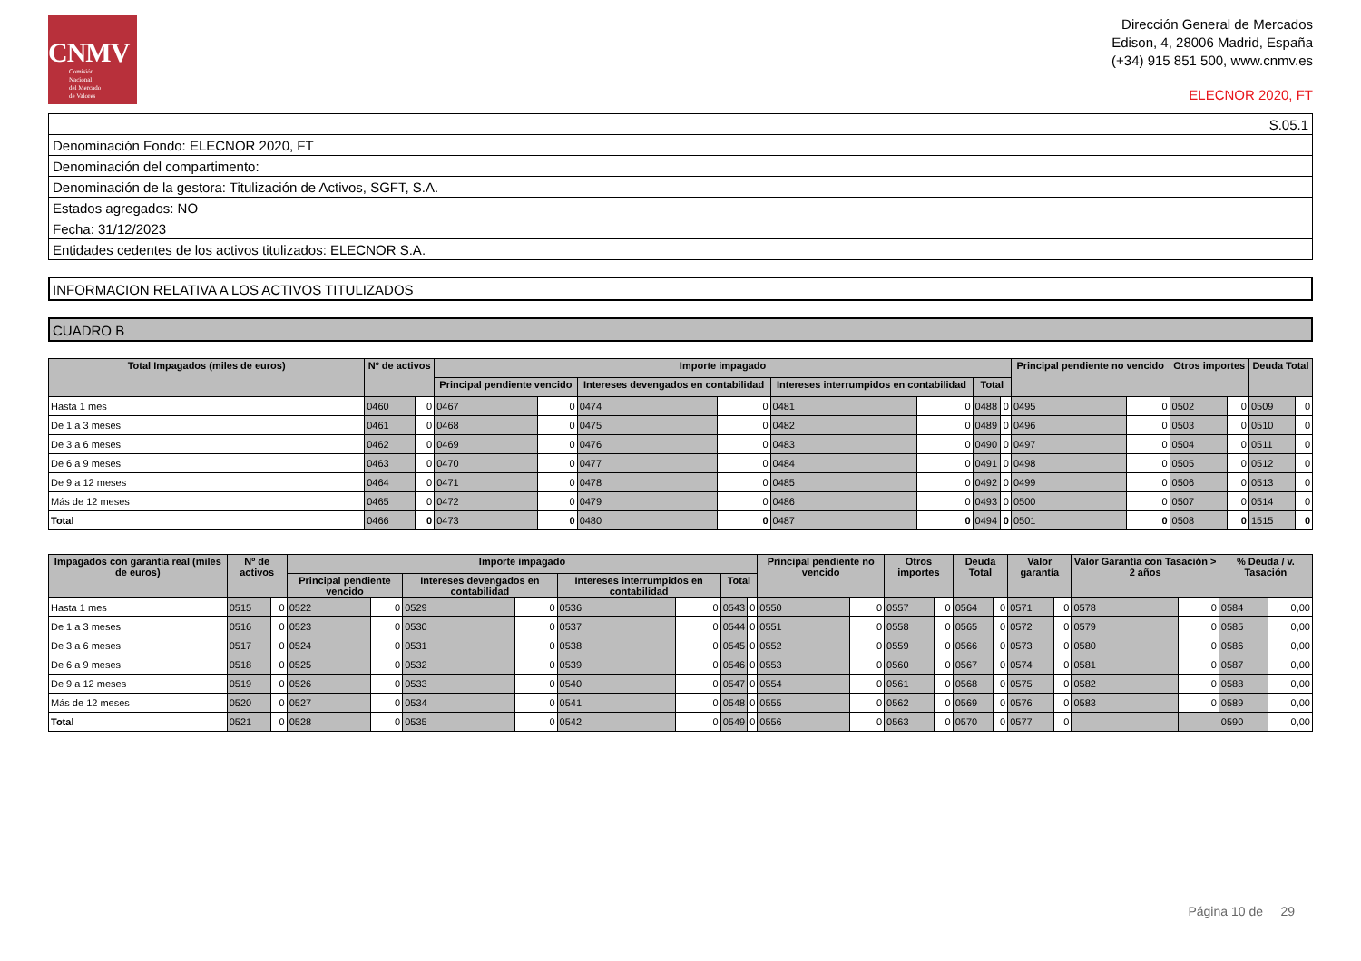CNMV
Comisión
Nacional
del Mercado
de Valores
Dirección General de Mercados
Edison, 4, 28006 Madrid, España
(+34) 915 851 500, www.cnmv.es
ELECNOR 2020, FT
| S.05.1 |
| Denominación Fondo: ELECNOR 2020, FT |
| Denominación del compartimento: |
| Denominación de la gestora: Titulización de Activos, SGFT, S.A. |
| Estados agregados: NO |
| Fecha: 31/12/2023 |
| Entidades cedentes de los activos titulizados: ELECNOR S.A. |
INFORMACION RELATIVA A LOS ACTIVOS TITULIZADOS
CUADRO B
| Total Impagados (miles de euros) | Nº de activos | | Importe impagado | | | | | | | | Principal pendiente no vencido | | Otros importes | | Deuda Total | |
| --- | --- | --- | --- | --- | --- | --- | --- | --- | --- | --- | --- | --- | --- | --- | --- | --- |
| | | | Principal pendiente vencido | | Intereses devengados en contabilidad | | Intereses interrumpidos en contabilidad | | Total | | | | | | | |
| Hasta 1 mes | 0460 | 0 | 0467 | 0 | 0474 | 0 | 0481 | 0 | 0488 | 0 | 0495 | 0 | 0502 | 0 | 0509 | 0 |
| De 1 a 3 meses | 0461 | 0 | 0468 | 0 | 0475 | 0 | 0482 | 0 | 0489 | 0 | 0496 | 0 | 0503 | 0 | 0510 | 0 |
| De 3 a 6 meses | 0462 | 0 | 0469 | 0 | 0476 | 0 | 0483 | 0 | 0490 | 0 | 0497 | 0 | 0504 | 0 | 0511 | 0 |
| De 6 a 9 meses | 0463 | 0 | 0470 | 0 | 0477 | 0 | 0484 | 0 | 0491 | 0 | 0498 | 0 | 0505 | 0 | 0512 | 0 |
| De 9 a 12 meses | 0464 | 0 | 0471 | 0 | 0478 | 0 | 0485 | 0 | 0492 | 0 | 0499 | 0 | 0506 | 0 | 0513 | 0 |
| Más de 12 meses | 0465 | 0 | 0472 | 0 | 0479 | 0 | 0486 | 0 | 0493 | 0 | 0500 | 0 | 0507 | 0 | 0514 | 0 |
| Total | 0466 | 0 | 0473 | 0 | 0480 | 0 | 0487 | 0 | 0494 | 0 | 0501 | 0 | 0508 | 0 | 1515 | 0 |
| Impagados con garantía real (miles de euros) | Nº de activos | | Importe impagado | | | | | | | | Principal pendiente no vencido | | Otros importes | | Deuda Total | | Valor garantía | | Valor Garantía con Tasación > 2 años | | % Deuda / v. Tasación | |
| --- | --- | --- | --- | --- | --- | --- | --- | --- | --- | --- | --- | --- | --- | --- | --- | --- | --- | --- | --- | --- | --- | --- |
| | | | Principal pendiente vencido | | Intereses devengados en contabilidad | | Intereses interrumpidos en contabilidad | | Total | | | | | | | | | | | | | |
| Hasta 1 mes | 0515 | 0 | 0522 | 0 | 0529 | 0 | 0536 | 0 | 0543 | 0 | 0550 | 0 | 0557 | 0 | 0564 | 0 | 0571 | 0 | 0578 | 0 | 0584 | 0,00 |
| De 1 a 3 meses | 0516 | 0 | 0523 | 0 | 0530 | 0 | 0537 | 0 | 0544 | 0 | 0551 | 0 | 0558 | 0 | 0565 | 0 | 0572 | 0 | 0579 | 0 | 0585 | 0,00 |
| De 3 a 6 meses | 0517 | 0 | 0524 | 0 | 0531 | 0 | 0538 | 0 | 0545 | 0 | 0552 | 0 | 0559 | 0 | 0566 | 0 | 0573 | 0 | 0580 | 0 | 0586 | 0,00 |
| De 6 a 9 meses | 0518 | 0 | 0525 | 0 | 0532 | 0 | 0539 | 0 | 0546 | 0 | 0553 | 0 | 0560 | 0 | 0567 | 0 | 0574 | 0 | 0581 | 0 | 0587 | 0,00 |
| De 9 a 12 meses | 0519 | 0 | 0526 | 0 | 0533 | 0 | 0540 | 0 | 0547 | 0 | 0554 | 0 | 0561 | 0 | 0568 | 0 | 0575 | 0 | 0582 | 0 | 0588 | 0,00 |
| Más de 12 meses | 0520 | 0 | 0527 | 0 | 0534 | 0 | 0541 | 0 | 0548 | 0 | 0555 | 0 | 0562 | 0 | 0569 | 0 | 0576 | 0 | 0583 | 0 | 0589 | 0,00 |
| Total | 0521 | 0 | 0528 | 0 | 0535 | 0 | 0542 | 0 | 0549 | 0 | 0556 | 0 | 0563 | 0 | 0570 | 0 | 0577 | 0 | | | 0590 | 0,00 |
Página 10 de 29